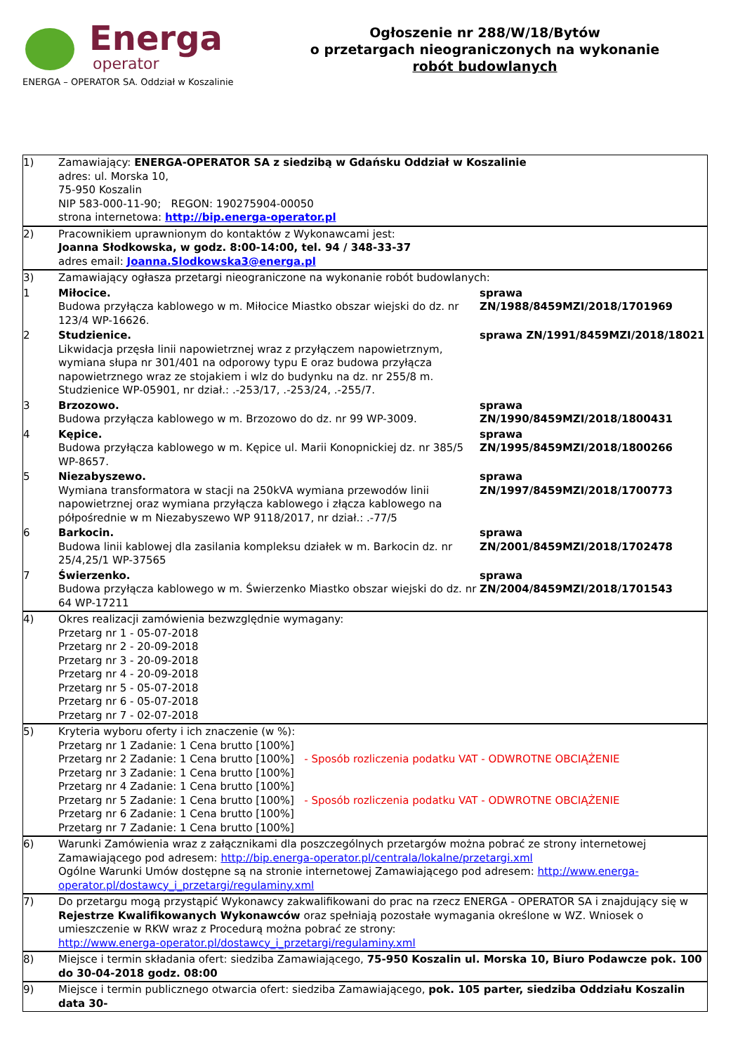Energa
operator
ENERGA – OPERATOR SA. Oddział w Koszalinie
Ogłoszenie nr 288/W/18/Bytów
o przetargach nieograniczonych na wykonanie
robót budowlanych
| 1) | Zamawiający: ENERGA-OPERATOR SA z siedzibą w Gdańsku Oddział w Koszalinie adres: ul. Morska 10, 75-950 Koszalin NIP 583-000-11-90; REGON: 190275904-00050 strona internetowa: http://bip.energa-operator.pl | |
| 2) | Pracownikiem uprawnionym do kontaktów z Wykonawcami jest: Joanna Słodkowska, w godz. 8:00-14:00, tel. 94 / 348-33-37 adres email: Joanna.Slodkowska3@energa.pl | |
| 3) | Zamawiający ogłasza przetargi nieograniczone na wykonanie robót budowlanych: | |
| 1 | Miłocice. Budowa przyłącza kablowego w m. Miłocice Miastko obszar wiejski do dz. nr 123/4 WP-16626. | sprawa ZN/1988/8459MZI/2018/1701969 |
| 2 | Studzienice. Likwidacja przęsła linii napowietrznej wraz z przyłączem napowietrznym, wymiana słupa nr 301/401 na odporowy typu E oraz budowa przyłącza napowietrznego wraz ze stojakiem i wlz do budynku na dz. nr 255/8 m. Studzienice WP-05901, nr dział.: .-253/17, .-253/24, .-255/7. | sprawa ZN/1991/8459MZI/2018/18021 |
| 3 | Brzozowo. Budowa przyłącza kablowego w m. Brzozowo do dz. nr 99 WP-3009. | sprawa ZN/1990/8459MZI/2018/1800431 |
| 4 | Kępice. Budowa przyłącza kablowego w m. Kępice ul. Marii Konopnickiej dz. nr 385/5 WP-8657. | sprawa ZN/1995/8459MZI/2018/1800266 |
| 5 | Niezabyszewo. Wymiana transformatora w stacji na 250kVA wymiana przewodów linii napowietrznej oraz wymiana przyłącza kablowego i złącza kablowego na półpośrednie w m Niezabyszewo WP 9118/2017, nr dział.: .-77/5 | sprawa ZN/1997/8459MZI/2018/1700773 |
| 6 | Barkocin. Budowa linii kablowej dla zasilania kompleksu działek w m. Barkocin dz. nr 25/4,25/1 WP-37565 | sprawa ZN/2001/8459MZI/2018/1702478 |
| 7 | Świerzenko. Budowa przyłącza kablowego w m. Świerzenko Miastko obszar wiejski do dz. nr 64 WP-17211 | sprawa ZN/2004/8459MZI/2018/1701543 |
| 4) | Okres realizacji zamówienia bezwzględnie wymagany: Przetarg nr 1 - 05-07-2018 Przetarg nr 2 - 20-09-2018 Przetarg nr 3 - 20-09-2018 Przetarg nr 4 - 20-09-2018 Przetarg nr 5 - 05-07-2018 Przetarg nr 6 - 05-07-2018 Przetarg nr 7 - 02-07-2018 | |
| 5) | Kryteria wyboru oferty i ich znaczenie (w %): Przetarg nr 1 Zadanie: 1 Cena brutto [100%] Przetarg nr 2 Zadanie: 1 Cena brutto [100%] - Sposób rozliczenia podatku VAT - ODWROTNE OBCIĄŻENIE Przetarg nr 3 Zadanie: 1 Cena brutto [100%] Przetarg nr 4 Zadanie: 1 Cena brutto [100%] Przetarg nr 5 Zadanie: 1 Cena brutto [100%] - Sposób rozliczenia podatku VAT - ODWROTNE OBCIĄŻENIE Przetarg nr 6 Zadanie: 1 Cena brutto [100%] Przetarg nr 7 Zadanie: 1 Cena brutto [100%] | |
| 6) | Warunki Zamówienia wraz z załącznikami dla poszczególnych przetargów można pobrać ze strony internetowej Zamawiającego pod adresem: http://bip.energa-operator.pl/centrala/lokalne/przetargi.xml Ogólne Warunki Umów dostępne są na stronie internetowej Zamawiającego pod adresem: http://www.energa-operator.pl/dostawcy_i_przetargi/regulaminy.xml | |
| 7) | Do przetargu mogą przystąpić Wykonawcy zakwalifikowani do prac na rzecz ENERGA - OPERATOR SA i znajdujący się w Rejestrze Kwalifikowanych Wykonawców oraz spełniają pozostałe wymagania określone w WZ. Wniosek o umieszczenie w RKW wraz z Procedurą można pobrać ze strony: http://www.energa-operator.pl/dostawcy_i_przetargi/regulaminy.xml | |
| 8) | Miejsce i termin składania ofert: siedziba Zamawiającego, 75-950 Koszalin ul. Morska 10, Biuro Podawcze pok. 100 do 30-04-2018 godz. 08:00 | |
| 9) | Miejsce i termin publicznego otwarcia ofert: siedziba Zamawiającego, pok. 105 parter, siedziba Oddziału Koszalin data 30- | |